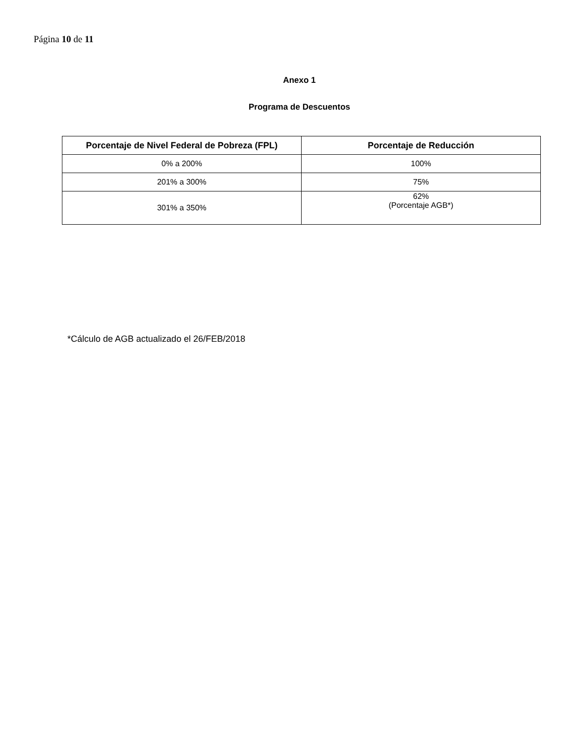Página 10 de 11
Anexo 1
Programa de Descuentos
| Porcentaje de Nivel Federal de Pobreza (FPL) | Porcentaje de Reducción |
| --- | --- |
| 0% a 200% | 100% |
| 201% a 300% | 75% |
| 301% a 350% | 62% (Porcentaje AGB*) |
*Cálculo de AGB actualizado el 26/FEB/2018